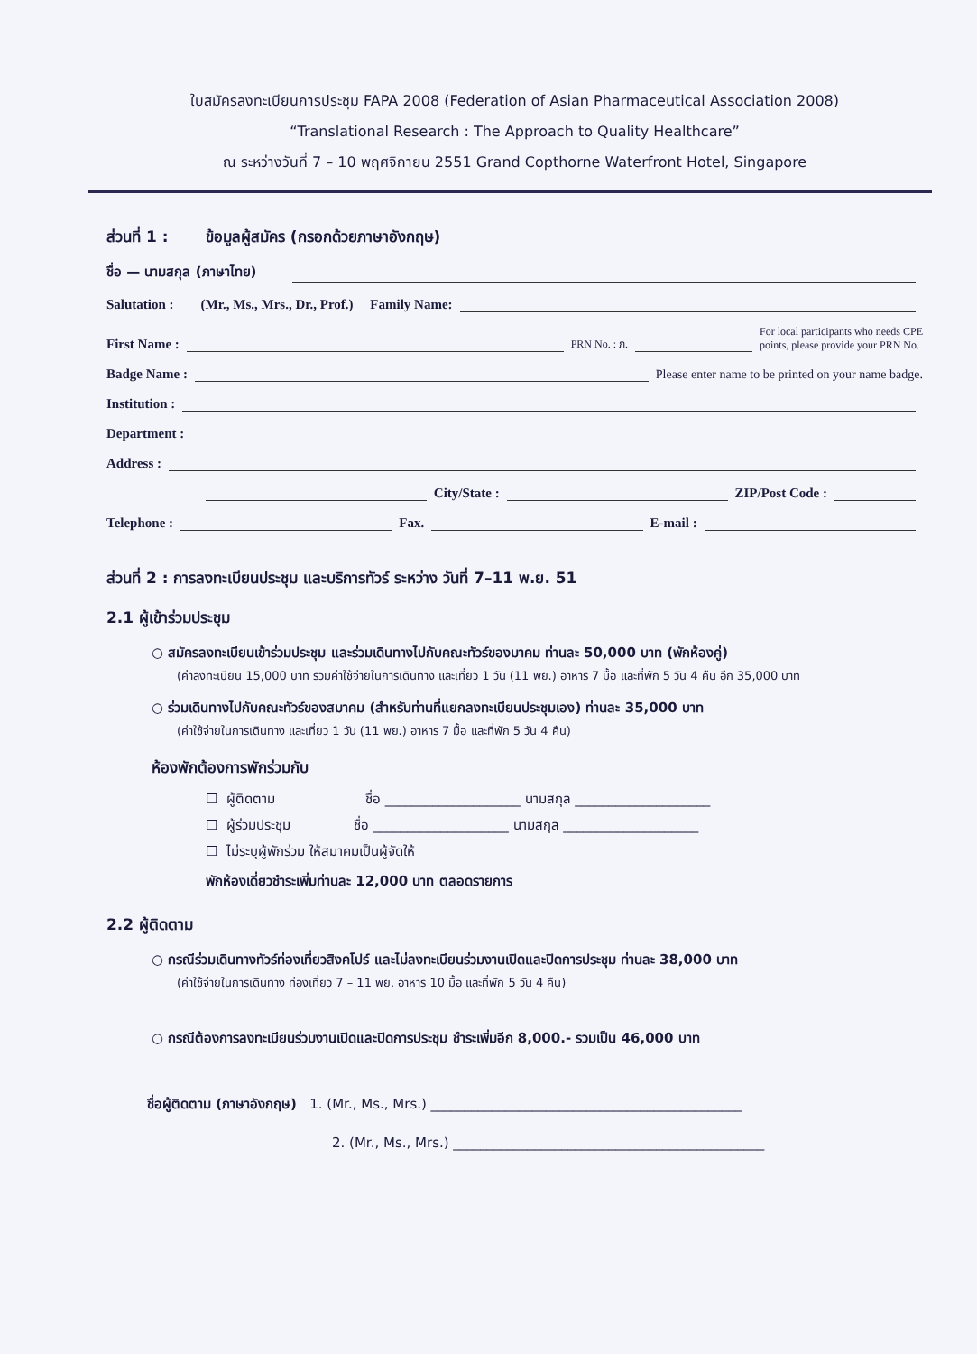ใบสมัครลงทะเบียนการประชุม FAPA 2008 (Federation of Asian Pharmaceutical Association 2008)
“Translational Research : The Approach to Quality Healthcare”
ณ ระหว่างวันที่ 7 – 10 พฤศจิกายน 2551 Grand Copthorne Waterfront Hotel, Singapore
ส่วนที่ 1 : ข้อมูลผู้สมัคร (กรอกด้วยภาษาอังกฤษ)
ชื่อ — นามสกุล (ภาษาไทย)
Salutation : (Mr., Ms., Mrs., Dr., Prof.) Family Name:
First Name : PRN No. : ภ. For local participants who needs CPE
points, please provide your PRN No.
Badge Name : Please enter name to be printed on your name badge.
Institution :
Department :
Address :
City/State : ZIP/Post Code :
Telephone : Fax. E-mail :
ส่วนที่ 2 : การลงทะเบียนประชุม และบริการทัวร์ ระหว่าง วันที่ 7–11 พ.ย. 51
2.1 ผู้เข้าร่วมประชุม
○ สมัครลงทะเบียนเข้าร่วมประชุม และร่วมเดินทางไปกับคณะทัวร์ของมาคม ท่านละ 50,000 บาท (พักห้องคู่)
(ค่าลงทะเบียน 15,000 บาท รวมค่าใช้จ่ายในการเดินทาง และเที่ยว 1 วัน (11 พย.) อาหาร 7 มื้อ และที่พัก 5 วัน 4 คืน อีก 35,000 บาท
○ ร่วมเดินทางไปกับคณะทัวร์ของสมาคม (สำหรับท่านที่แยกลงทะเบียนประชุมเอง) ท่านละ 35,000 บาท
(ค่าใช้จ่ายในการเดินทาง และเที่ยว 1 วัน (11 พย.) อาหาร 7 มื้อ และที่พัก 5 วัน 4 คืน)
ห้องพักต้องการพักร่วมกับ
☐ ผู้ติดตาม ชื่อ ____________________ นามสกุล ____________________
☐ ผู้ร่วมประชุม ชื่อ ____________________ นามสกุล ____________________
☐ ไม่ระบุผู้พักร่วม ให้สมาคมเป็นผู้จัดให้
พักห้องเดี่ยวชำระเพิ่มท่านละ 12,000 บาท ตลอดรายการ
2.2 ผู้ติดตาม
○ กรณีร่วมเดินทางทัวร์ท่องเที่ยวสิงคโปร์ และไม่ลงทะเบียนร่วมงานเปิดและปิดการประชุม ท่านละ 38,000 บาท
(ค่าใช้จ่ายในการเดินทาง ท่องเที่ยว 7 – 11 พย. อาหาร 10 มื้อ และที่พัก 5 วัน 4 คืน)
○ กรณีต้องการลงทะเบียนร่วมงานเปิดและปิดการประชุม ชำระเพิ่มอีก 8,000.- รวมเป็น 46,000 บาท
ชื่อผู้ติดตาม (ภาษาอังกฤษ) 1. (Mr., Ms., Mrs.) ______________________________________________
2. (Mr., Ms., Mrs.) ______________________________________________